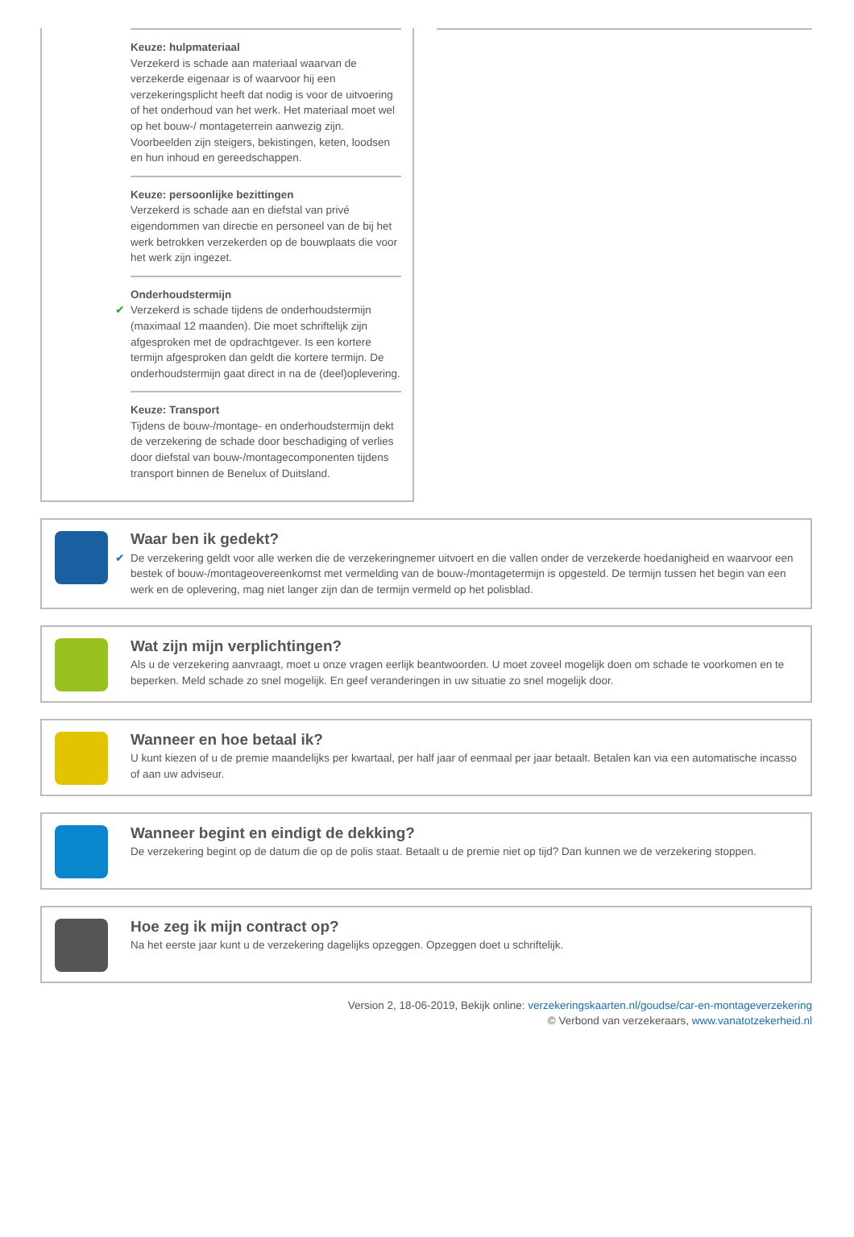Keuze: hulpmateriaal
Verzekerd is schade aan materiaal waarvan de verzekerde eigenaar is of waarvoor hij een verzekeringsplicht heeft dat nodig is voor de uitvoering of het onderhoud van het werk. Het materiaal moet wel op het bouw-/ montageterrein aanwezig zijn. Voorbeelden zijn steigers, bekistingen, keten, loodsen en hun inhoud en gereedschappen.
Keuze: persoonlijke bezittingen
Verzekerd is schade aan en diefstal van privé eigendommen van directie en personeel van de bij het werk betrokken verzekerden op de bouwplaats die voor het werk zijn ingezet.
Onderhoudstermijn ✔ Verzekerd is schade tijdens de onderhoudstermijn (maximaal 12 maanden). Die moet schriftelijk zijn afgesproken met de opdrachtgever. Is een kortere termijn afgesproken dan geldt die kortere termijn. De onderhoudstermijn gaat direct in na de (deel)oplevering.
Keuze: Transport
Tijdens de bouw-/montage- en onderhoudstermijn dekt de verzekering de schade door beschadiging of verlies door diefstal van bouw-/montagecomponenten tijdens transport binnen de Benelux of Duitsland.
Waar ben ik gedekt?
✔ De verzekering geldt voor alle werken die de verzekeringnemer uitvoert en die vallen onder de verzekerde hoedanigheid en waarvoor een bestek of bouw-/montageovereenkomst met vermelding van de bouw-/montagetermijn is opgesteld. De termijn tussen het begin van een werk en de oplevering, mag niet langer zijn dan de termijn vermeld op het polisblad.
Wat zijn mijn verplichtingen?
Als u de verzekering aanvraagt, moet u onze vragen eerlijk beantwoorden. U moet zoveel mogelijk doen om schade te voorkomen en te beperken. Meld schade zo snel mogelijk. En geef veranderingen in uw situatie zo snel mogelijk door.
Wanneer en hoe betaal ik?
U kunt kiezen of u de premie maandelijks per kwartaal, per half jaar of eenmaal per jaar betaalt. Betalen kan via een automatische incasso of aan uw adviseur.
Wanneer begint en eindigt de dekking?
De verzekering begint op de datum die op de polis staat. Betaalt u de premie niet op tijd? Dan kunnen we de verzekering stoppen.
Hoe zeg ik mijn contract op?
Na het eerste jaar kunt u de verzekering dagelijks opzeggen. Opzeggen doet u schriftelijk.
Version 2, 18-06-2019, Bekijk online: verzekeringskaarten.nl/goudse/car-en-montageverzekering
© Verbond van verzekeraars, www.vanatotzekerheid.nl